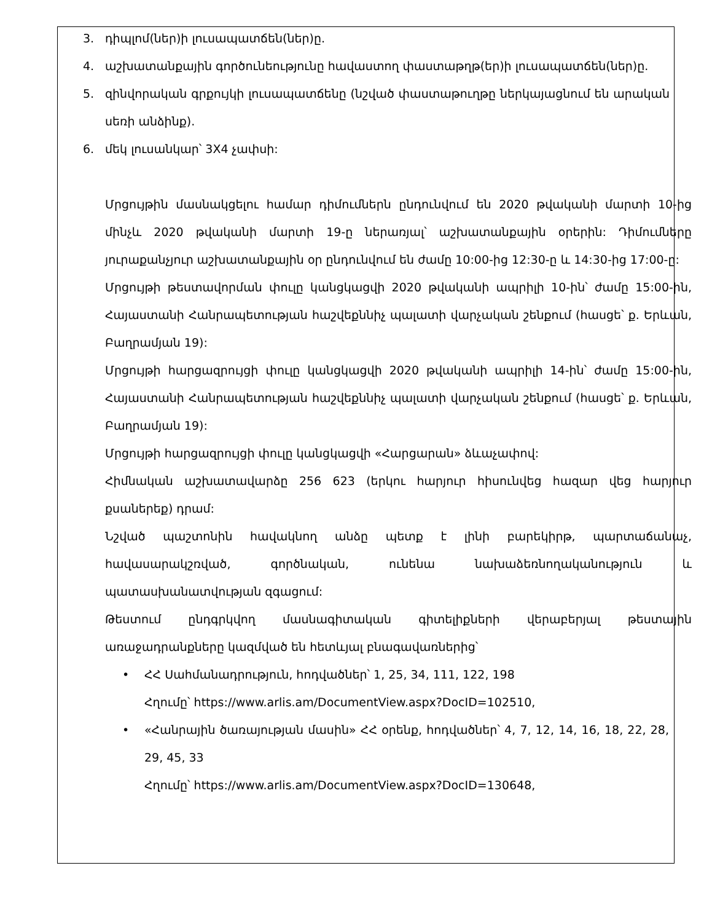3. դիպլոմ(ներ)ի լուսապատճեն(ներ)ը.
4. աշխատանքային գործունեությունը հավաստող փաստաթղթ(եր)ի լուսապատճեն(ներ)ը.
5. զինվորական գրքույկի լուսապատճենը (նշված փաստաթուղթը ներկայացնում են արական սեռի անձինք).
6. մեկ լուսանկար՝ 3X4 չափսի:
Մրցույթին մասնակցելու համար դիմումներն ընդունվում են 2020 թվականի մարտի 10-ից մինչև 2020 թվականի մարտի 19-ը ներառյալ՝ աշխատանքային օրերին: Դիմումները յուրաքանչյուր աշխատանքային օր ընդունվում են ժամը 10:00-ից 12:30-ը և 14:30-ից 17:00-ը:
Մրցույթի թեստավորման փուլը կանցկացվի 2020 թվականի ապրիլի 10-ին՝ ժամը 15:00-ին, Հայաստանի Հանրապետության հաշվեքննիչ պալատի վարչական շենքում (հասցե՝ ք. Երևան, Բաղրամյան 19):
Մրցույթի հարցազրույցի փուլը կանցկացվի 2020 թվականի ապրիլի 14-ին՝ ժամը 15:00-ին, Հայաստանի Հանրապետության հաշվեքննիչ պալատի վարչական շենքում (հասցե՝ ք. Երևան, Բաղրամյան 19):
Մրցույթի հարցազրույցի փուլը կանցկացվի «Հարցարան» ձևաչափով:
Հիմնական աշխատավարձը 256 623 (երկու հարյուր հիսունվեց հազար վեց հարյուր քսաներեք) դրամ:
Նշված պաշտոնին հավակնող անձը պետք է լինի բարեկիրթ, պարտաճանաչ, հավասարակշռված, գործնական, ունենա նախաձեռնողականություն և պատասխանատվության զգացում:
Թեստում ընդգրկվող մասնագիտական գիտելիքների վերաբերյալ թեստային առաջադրանքները կազմված են հետևյալ բնագավառներից՝
• ՀՀ Սահմանադրություն, հոդվածներ՝ 1, 25, 34, 111, 122, 198
Հղումը՝ https://www.arlis.am/DocumentView.aspx?DocID=102510,
• «Հանրային ծառայության մասին» ՀՀ օրենք, հոդվածներ՝ 4, 7, 12, 14, 16, 18, 22, 28, 29, 45, 33
Հղումը՝ https://www.arlis.am/DocumentView.aspx?DocID=130648,